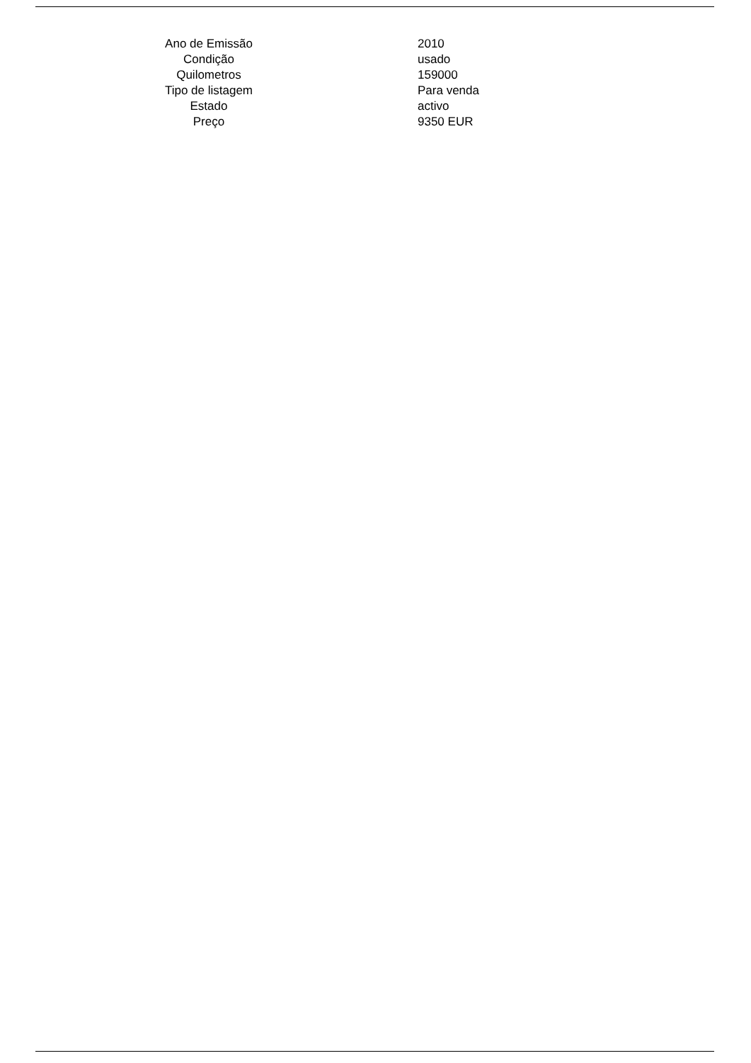| Ano de Emissão | 2010 |
| Condição | usado |
| Quilometros | 159000 |
| Tipo de listagem | Para venda |
| Estado | activo |
| Preço | 9350 EUR |